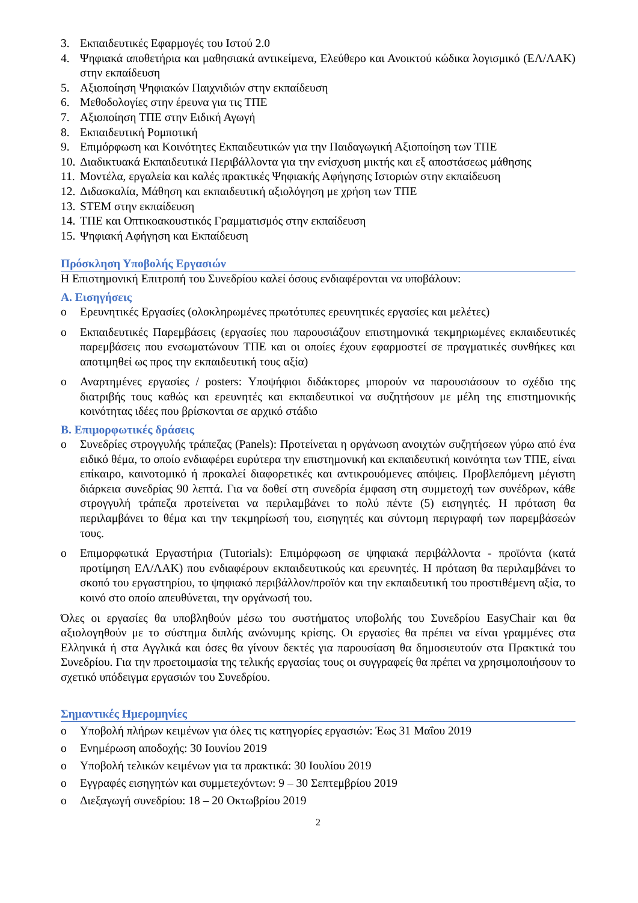3. Εκπαιδευτικές Εφαρμογές του Ιστού 2.0
4. Ψηφιακά αποθετήρια και μαθησιακά αντικείμενα, Ελεύθερο και Ανοικτού κώδικα λογισμικό (ΕΛ/ΛΑΚ) στην εκπαίδευση
5. Αξιοποίηση Ψηφιακών Παιχνιδιών στην εκπαίδευση
6. Μεθοδολογίες στην έρευνα για τις ΤΠΕ
7. Αξιοποίηση ΤΠΕ στην Ειδική Αγωγή
8. Εκπαιδευτική Ρομποτική
9. Επιμόρφωση και Κοινότητες Εκπαιδευτικών για την Παιδαγωγική Αξιοποίηση των ΤΠΕ
10. Διαδικτυακά Εκπαιδευτικά Περιβάλλοντα για την ενίσχυση μικτής και εξ αποστάσεως μάθησης
11. Μοντέλα, εργαλεία και καλές πρακτικές Ψηφιακής Αφήγησης Ιστοριών στην εκπαίδευση
12. Διδασκαλία, Μάθηση και εκπαιδευτική αξιολόγηση με χρήση των ΤΠΕ
13. STEM στην εκπαίδευση
14. ΤΠΕ και Οπτικοακουστικός Γραμματισμός στην εκπαίδευση
15. Ψηφιακή Αφήγηση και Εκπαίδευση
Πρόσκληση Υποβολής Εργασιών
Η Επιστημονική Επιτροπή του Συνεδρίου καλεί όσους ενδιαφέρονται να υποβάλουν:
Α. Εισηγήσεις
o Ερευνητικές Εργασίες (ολοκληρωμένες πρωτότυπες ερευνητικές εργασίες και μελέτες)
o Εκπαιδευτικές Παρεμβάσεις (εργασίες που παρουσιάζουν επιστημονικά τεκμηριωμένες εκπαιδευτικές παρεμβάσεις που ενσωματώνουν ΤΠΕ και οι οποίες έχουν εφαρμοστεί σε πραγματικές συνθήκες και αποτιμηθεί ως προς την εκπαιδευτική τους αξία)
o Αναρτημένες εργασίες / posters: Υποψήφιοι διδάκτορες μπορούν να παρουσιάσουν το σχέδιο της διατριβής τους καθώς και ερευνητές και εκπαιδευτικοί να συζητήσουν με μέλη της επιστημονικής κοινότητας ιδέες που βρίσκονται σε αρχικό στάδιο
Β. Επιμορφωτικές δράσεις
o Συνεδρίες στρογγυλής τράπεζας (Panels): Προτείνεται η οργάνωση ανοιχτών συζητήσεων γύρω από ένα ειδικό θέμα, το οποίο ενδιαφέρει ευρύτερα την επιστημονική και εκπαιδευτική κοινότητα των ΤΠΕ, είναι επίκαιρο, καινοτομικό ή προκαλεί διαφορετικές και αντικρουόμενες απόψεις. Προβλεπόμενη μέγιστη διάρκεια συνεδρίας 90 λεπτά. Για να δοθεί στη συνεδρία έμφαση στη συμμετοχή των συνέδρων, κάθε στρογγυλή τράπεζα προτείνεται να περιλαμβάνει το πολύ πέντε (5) εισηγητές. Η πρόταση θα περιλαμβάνει το θέμα και την τεκμηρίωσή του, εισηγητές και σύντομη περιγραφή των παρεμβάσεών τους.
o Επιμορφωτικά Εργαστήρια (Tutorials): Επιμόρφωση σε ψηφιακά περιβάλλοντα - προϊόντα (κατά προτίμηση ΕΛ/ΛΑΚ) που ενδιαφέρουν εκπαιδευτικούς και ερευνητές. Η πρόταση θα περιλαμβάνει το σκοπό του εργαστηρίου, το ψηφιακό περιβάλλον/προϊόν και την εκπαιδευτική του προστιθέμενη αξία, το κοινό στο οποίο απευθύνεται, την οργάνωσή του.
Όλες οι εργασίες θα υποβληθούν μέσω του συστήματος υποβολής του Συνεδρίου EasyChair και θα αξιολογηθούν με το σύστημα διπλής ανώνυμης κρίσης. Οι εργασίες θα πρέπει να είναι γραμμένες στα Ελληνικά ή στα Αγγλικά και όσες θα γίνουν δεκτές για παρουσίαση θα δημοσιευτούν στα Πρακτικά του Συνεδρίου. Για την προετοιμασία της τελικής εργασίας τους οι συγγραφείς θα πρέπει να χρησιμοποιήσουν το σχετικό υπόδειγμα εργασιών του Συνεδρίου.
Σημαντικές Ημερομηνίες
o Υποβολή πλήρων κειμένων για όλες τις κατηγορίες εργασιών: Έως 31 Μαΐου 2019
o Ενημέρωση αποδοχής: 30 Ιουνίου 2019
o Υποβολή τελικών κειμένων για τα πρακτικά: 30 Ιουλίου 2019
o Εγγραφές εισηγητών και συμμετεχόντων: 9 – 30 Σεπτεμβρίου 2019
o Διεξαγωγή συνεδρίου: 18 – 20 Οκτωβρίου 2019
2